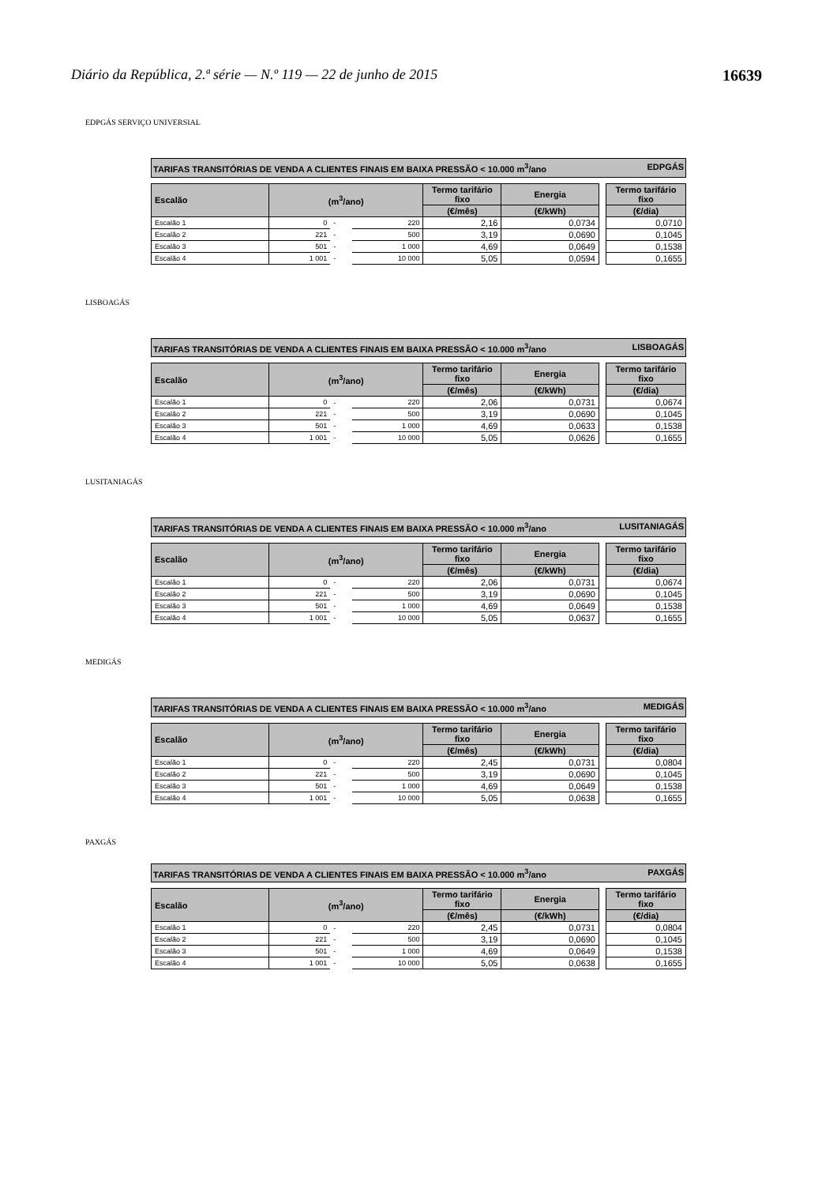Diário da República, 2.ª série — N.º 119 — 22 de junho de 2015 16639
EDPGÁS SERVIÇO UNIVERSIAL
TARIFAS TRANSITÓRIAS DE VENDA A CLIENTES FINAIS EM BAIXA PRESSÃO < 10.000 m<sup>3</sup>/ano EDPGÁS
| Escalão | (m<sup>3</sup>/ano) | | | Termo tarifário fixo | Energia | | Termo tarifário fixo |
| | | | | (€/mês) | (€/kWh) | | (€/dia) |
| Escalão 1 | 0 | - | 220 | 2,16 | 0,0734 | | 0,0710 |
| Escalão 2 | 221 | - | 500 | 3,19 | 0,0690 | | 0,1045 |
| Escalão 3 | 501 | - | 1 000 | 4,69 | 0,0649 | | 0,1538 |
| Escalão 4 | 1 001 | - | 10 000 | 5,05 | 0,0594 | | 0,1655 |
LISBOAGÁS
TARIFAS TRANSITÓRIAS DE VENDA A CLIENTES FINAIS EM BAIXA PRESSÃO < 10.000 m<sup>3</sup>/ano LISBOAGÁS
| Escalão | (m<sup>3</sup>/ano) | | | Termo tarifário fixo | Energia | | Termo tarifário fixo |
| | | | | (€/mês) | (€/kWh) | | (€/dia) |
| Escalão 1 | 0 | - | 220 | 2,06 | 0,0731 | | 0,0674 |
| Escalão 2 | 221 | - | 500 | 3,19 | 0,0690 | | 0,1045 |
| Escalão 3 | 501 | - | 1 000 | 4,69 | 0,0633 | | 0,1538 |
| Escalão 4 | 1 001 | - | 10 000 | 5,05 | 0,0626 | | 0,1655 |
LUSITANIAGÁS
TARIFAS TRANSITÓRIAS DE VENDA A CLIENTES FINAIS EM BAIXA PRESSÃO < 10.000 m<sup>3</sup>/ano LUSITANIAGÁS
| Escalão | (m<sup>3</sup>/ano) | | | Termo tarifário fixo | Energia | | Termo tarifário fixo |
| | | | | (€/mês) | (€/kWh) | | (€/dia) |
| Escalão 1 | 0 | - | 220 | 2,06 | 0,0731 | | 0,0674 |
| Escalão 2 | 221 | - | 500 | 3,19 | 0,0690 | | 0,1045 |
| Escalão 3 | 501 | - | 1 000 | 4,69 | 0,0649 | | 0,1538 |
| Escalão 4 | 1 001 | - | 10 000 | 5,05 | 0,0637 | | 0,1655 |
MEDIGÁS
TARIFAS TRANSITÓRIAS DE VENDA A CLIENTES FINAIS EM BAIXA PRESSÃO < 10.000 m<sup>3</sup>/ano MEDIGÁS
| Escalão | (m<sup>3</sup>/ano) | | | Termo tarifário fixo | Energia | | Termo tarifário fixo |
| | | | | (€/mês) | (€/kWh) | | (€/dia) |
| Escalão 1 | 0 | - | 220 | 2,45 | 0,0731 | | 0,0804 |
| Escalão 2 | 221 | - | 500 | 3,19 | 0,0690 | | 0,1045 |
| Escalão 3 | 501 | - | 1 000 | 4,69 | 0,0649 | | 0,1538 |
| Escalão 4 | 1 001 | - | 10 000 | 5,05 | 0,0638 | | 0,1655 |
PAXGÁS
TARIFAS TRANSITÓRIAS DE VENDA A CLIENTES FINAIS EM BAIXA PRESSÃO < 10.000 m<sup>3</sup>/ano PAXGÁS
| Escalão | (m<sup>3</sup>/ano) | | | Termo tarifário fixo | Energia | | Termo tarifário fixo |
| | | | | (€/mês) | (€/kWh) | | (€/dia) |
| Escalão 1 | 0 | - | 220 | 2,45 | 0,0731 | | 0,0804 |
| Escalão 2 | 221 | - | 500 | 3,19 | 0,0690 | | 0,1045 |
| Escalão 3 | 501 | - | 1 000 | 4,69 | 0,0649 | | 0,1538 |
| Escalão 4 | 1 001 | - | 10 000 | 5,05 | 0,0638 | | 0,1655 |